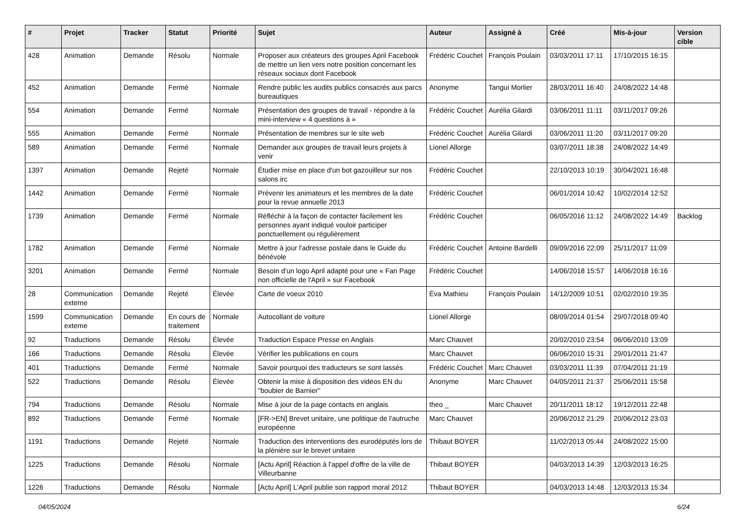| # | Projet | Tracker | Statut | Priorité | Sujet | Auteur | Assigné à | Créé | Mis-à-jour | Version cible |
| --- | --- | --- | --- | --- | --- | --- | --- | --- | --- | --- |
| 428 | Animation | Demande | Résolu | Normale | Proposer aux créateurs des groupes April Facebook de mettre un lien vers notre position concernant les réseaux sociaux dont Facebook | Frédéric Couchet | François Poulain | 03/03/2011 17:11 | 17/10/2015 16:15 | |
| 452 | Animation | Demande | Fermé | Normale | Rendre public les audits publics consacrés aux parcs bureautiques | Anonyme | Tangui Morlier | 28/03/2011 16:40 | 24/08/2022 14:48 | |
| 554 | Animation | Demande | Fermé | Normale | Présentation des groupes de travail - répondre à la mini-interview « 4 questions à » | Frédéric Couchet | Aurélia Gilardi | 03/06/2011 11:11 | 03/11/2017 09:26 | |
| 555 | Animation | Demande | Fermé | Normale | Présentation de membres sur le site web | Frédéric Couchet | Aurélia Gilardi | 03/06/2011 11:20 | 03/11/2017 09:20 | |
| 589 | Animation | Demande | Fermé | Normale | Demander aux groupes de travail leurs projets à venir | Lionel Allorge | | 03/07/2011 18:38 | 24/08/2022 14:49 | |
| 1397 | Animation | Demande | Rejeté | Normale | Étudier mise en place d'un bot gazouilleur sur nos salons irc | Frédéric Couchet | | 22/10/2013 10:19 | 30/04/2021 16:48 | |
| 1442 | Animation | Demande | Fermé | Normale | Prévenir les animateurs et les membres de la date pour la revue annuelle 2013 | Frédéric Couchet | | 06/01/2014 10:42 | 10/02/2014 12:52 | |
| 1739 | Animation | Demande | Fermé | Normale | Réfléchir à la façon de contacter facilement les personnes ayant indiqué vouloir participer ponctuellement ou régulièrement | Frédéric Couchet | | 06/05/2016 11:12 | 24/08/2022 14:49 | Backlog |
| 1782 | Animation | Demande | Fermé | Normale | Mettre à jour l'adresse postale dans le Guide du bénévole | Frédéric Couchet | Antoine Bardelli | 09/09/2016 22:09 | 25/11/2017 11:09 | |
| 3201 | Animation | Demande | Fermé | Normale | Besoin d'un logo April adapté pour une « Fan Page non officielle de l'April » sur Facebook | Frédéric Couchet | | 14/06/2018 15:57 | 14/06/2018 16:16 | |
| 28 | Communication externe | Demande | Rejeté | Élevée | Carte de voeux 2010 | Éva Mathieu | François Poulain | 14/12/2009 10:51 | 02/02/2010 19:35 | |
| 1599 | Communication externe | Demande | En cours de traitement | Normale | Autocollant de voiture | Lionel Allorge | | 08/09/2014 01:54 | 29/07/2018 09:40 | |
| 92 | Traductions | Demande | Résolu | Élevée | Traduction Espace Presse en Anglais | Marc Chauvet | | 20/02/2010 23:54 | 06/06/2010 13:09 | |
| 166 | Traductions | Demande | Résolu | Élevée | Vérifier les publications en cours | Marc Chauvet | | 06/06/2010 15:31 | 29/01/2011 21:47 | |
| 401 | Traductions | Demande | Fermé | Normale | Savoir pourquoi des traducteurs se sont lassés | Frédéric Couchet | Marc Chauvet | 03/03/2011 11:39 | 07/04/2011 21:19 | |
| 522 | Traductions | Demande | Résolu | Élevée | Obtenir la mise à disposition des vidéos EN du "boubier de Barnier" | Anonyme | Marc Chauvet | 04/05/2011 21:37 | 25/06/2011 15:58 | |
| 794 | Traductions | Demande | Résolu | Normale | Mise à jour de la page contacts en anglais | theo _ | Marc Chauvet | 20/11/2011 18:12 | 19/12/2011 22:48 | |
| 892 | Traductions | Demande | Fermé | Normale | [FR->EN] Brevet unitaire, une politique de l'autruche européenne | Marc Chauvet | | 20/06/2012 21:29 | 20/06/2012 23:03 | |
| 1191 | Traductions | Demande | Rejeté | Normale | Traduction des interventions des eurodéputés lors de la plénière sur le brevet unitaire | Thibaut BOYER | | 11/02/2013 05:44 | 24/08/2022 15:00 | |
| 1225 | Traductions | Demande | Résolu | Normale | [Actu April] Réaction à l'appel d'offre de la ville de Villeurbanne | Thibaut BOYER | | 04/03/2013 14:39 | 12/03/2013 16:25 | |
| 1226 | Traductions | Demande | Résolu | Normale | [Actu April] L'April publie son rapport moral 2012 | Thibaut BOYER | | 04/03/2013 14:48 | 12/03/2013 15:34 | |
04/05/2024 6/24